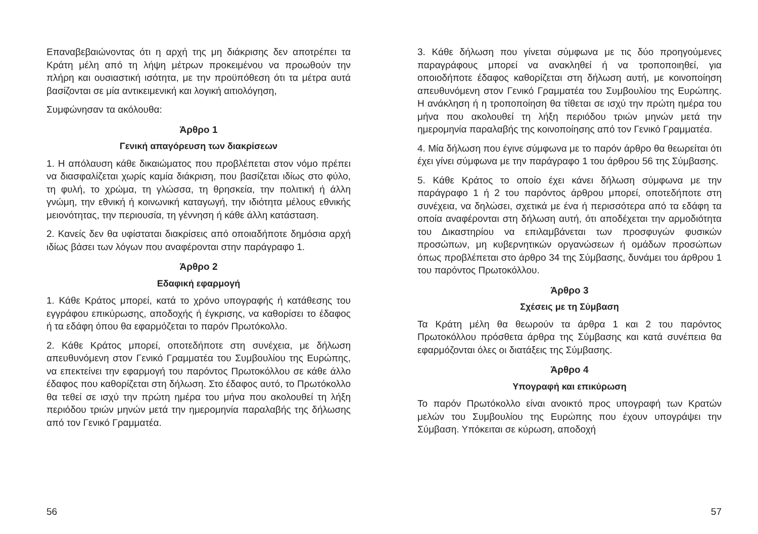Επαναβεβαιώνοντας ότι η αρχή της μη διάκρισης δεν αποτρέπει τα Κράτη μέλη από τη λήψη μέτρων προκειμένου να προωθούν την πλήρη και ουσιαστική ισότητα, με την προϋπόθεση ότι τα μέτρα αυτά βασίζονται σε μία αντικειμενική και λογική αιτιολόγηση,
Συμφώνησαν τα ακόλουθα:
Άρθρο 1
Γενική απαγόρευση των διακρίσεων
1. Η απόλαυση κάθε δικαιώματος που προβλέπεται στον νόμο πρέπει να διασφαλίζεται χωρίς καμία διάκριση, που βασίζεται ιδίως στο φύλο, τη φυλή, το χρώμα, τη γλώσσα, τη θρησκεία, την πολιτική ή άλλη γνώμη, την εθνική ή κοινωνική καταγωγή, την ιδιότητα μέλους εθνικής μειονότητας, την περιουσία, τη γέννηση ή κάθε άλλη κατάσταση.
2. Κανείς δεν θα υφίσταται διακρίσεις από οποιαδήποτε δημόσια αρχή ιδίως βάσει των λόγων που αναφέρονται στην παράγραφο 1.
Άρθρο 2
Εδαφική εφαρμογή
1. Κάθε Κράτος μπορεί, κατά το χρόνο υπογραφής ή κατάθεσης του εγγράφου επικύρωσης, αποδοχής ή έγκρισης, να καθορίσει το έδαφος ή τα εδάφη όπου θα εφαρμόζεται το παρόν Πρωτόκολλο.
2. Κάθε Κράτος μπορεί, οποτεδήποτε στη συνέχεια, με δήλωση απευθυνόμενη στον Γενικό Γραμματέα του Συμβουλίου της Ευρώπης, να επεκτείνει την εφαρμογή του παρόντος Πρωτοκόλλου σε κάθε άλλο έδαφος που καθορίζεται στη δήλωση. Στο έδαφος αυτό, το Πρωτόκολλο θα τεθεί σε ισχύ την πρώτη ημέρα του μήνα που ακολουθεί τη λήξη περιόδου τριών μηνών μετά την ημερομηνία παραλαβής της δήλωσης από τον Γενικό Γραμματέα.
3. Κάθε δήλωση που γίνεται σύμφωνα με τις δύο προηγούμενες παραγράφους μπορεί να ανακληθεί ή να τροποποιηθεί, για οποιοδήποτε έδαφος καθορίζεται στη δήλωση αυτή, με κοινοποίηση απευθυνόμενη στον Γενικό Γραμματέα του Συμβουλίου της Ευρώπης. Η ανάκληση ή η τροποποίηση θα τίθεται σε ισχύ την πρώτη ημέρα του μήνα που ακολουθεί τη λήξη περιόδου τριών μηνών μετά την ημερομηνία παραλαβής της κοινοποίησης από τον Γενικό Γραμματέα.
4. Μία δήλωση που έγινε σύμφωνα με το παρόν άρθρο θα θεωρείται ότι έχει γίνει σύμφωνα με την παράγραφο 1 του άρθρου 56 της Σύμβασης.
5. Κάθε Κράτος το οποίο έχει κάνει δήλωση σύμφωνα με την παράγραφο 1 ή 2 του παρόντος άρθρου μπορεί, οποτεδήποτε στη συνέχεια, να δηλώσει, σχετικά με ένα ή περισσότερα από τα εδάφη τα οποία αναφέρονται στη δήλωση αυτή, ότι αποδέχεται την αρμοδιότητα του Δικαστηρίου να επιλαμβάνεται των προσφυγών φυσικών προσώπων, μη κυβερνητικών οργανώσεων ή ομάδων προσώπων όπως προβλέπεται στο άρθρο 34 της Σύμβασης, δυνάμει του άρθρου 1 του παρόντος Πρωτοκόλλου.
Άρθρο 3
Σχέσεις με τη Σύμβαση
Τα Κράτη μέλη θα θεωρούν τα άρθρα 1 και 2 του παρόντος Πρωτοκόλλου πρόσθετα άρθρα της Σύμβασης και κατά συνέπεια θα εφαρμόζονται όλες οι διατάξεις της Σύμβασης.
Άρθρο 4
Υπογραφή και επικύρωση
Το παρόν Πρωτόκολλο είναι ανοικτό προς υπογραφή των Κρατών μελών του Συμβουλίου της Ευρώπης που έχουν υπογράψει την Σύμβαση. Υπόκειται σε κύρωση, αποδοχή
56 57